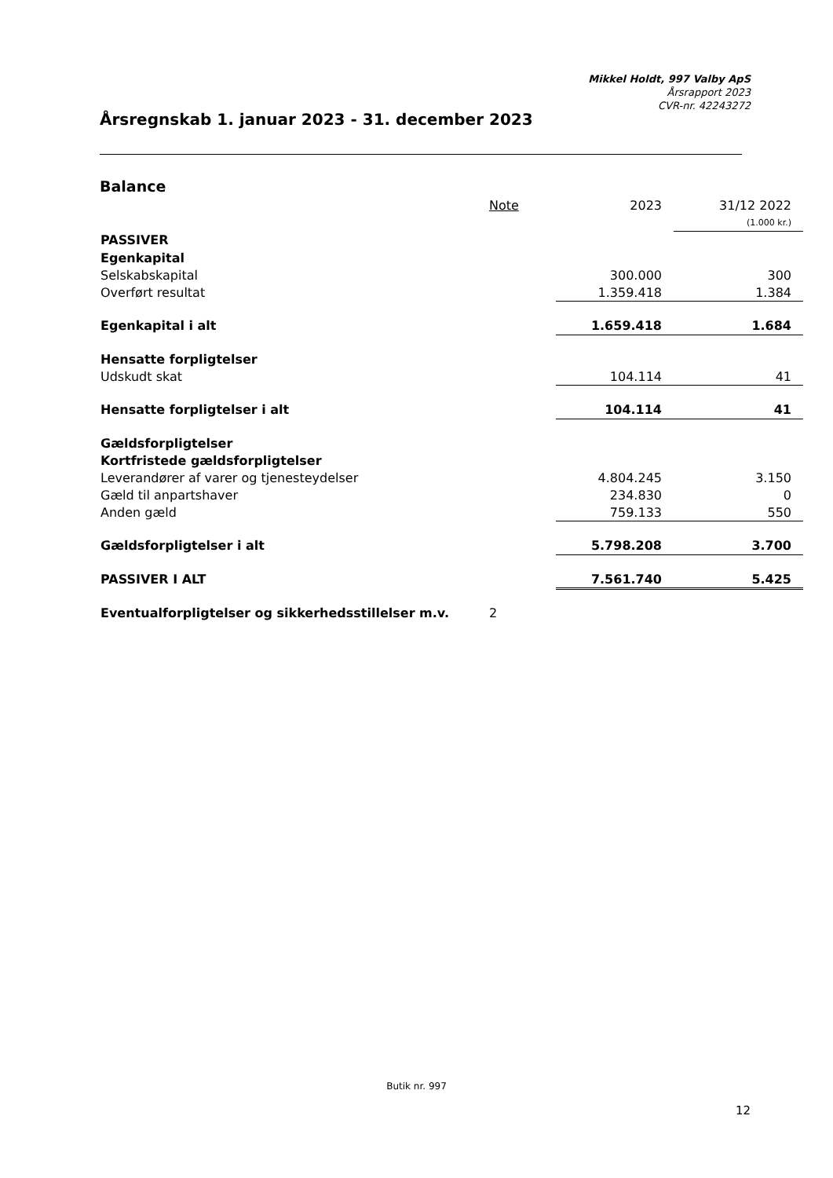Mikkel Holdt, 997 Valby ApS
Årsrapport 2023
CVR-nr. 42243272
Årsregnskab 1. januar 2023 - 31. december 2023
Balance
| | Note | 2023 | 31/12 2022 |
| --- | --- | --- | --- |
| | | | (1.000 kr.) |
| PASSIVER | | | |
| Egenkapital | | | |
| Selskabskapital | | 300.000 | 300 |
| Overført resultat | | 1.359.418 | 1.384 |
| Egenkapital i alt | | 1.659.418 | 1.684 |
| Hensatte forpligtelser | | | |
| Udskudt skat | | 104.114 | 41 |
| Hensatte forpligtelser i alt | | 104.114 | 41 |
| Gældsforpligtelser | | | |
| Kortfristede gældsforpligtelser | | | |
| Leverandører af varer og tjenesteydelser | | 4.804.245 | 3.150 |
| Gæld til anpartshaver | | 234.830 | 0 |
| Anden gæld | | 759.133 | 550 |
| Gældsforpligtelser i alt | | 5.798.208 | 3.700 |
| PASSIVER I ALT | | 7.561.740 | 5.425 |
| Eventualforpligtelser og sikkerhedsstillelser m.v. | 2 | | |
Butik nr. 997
12